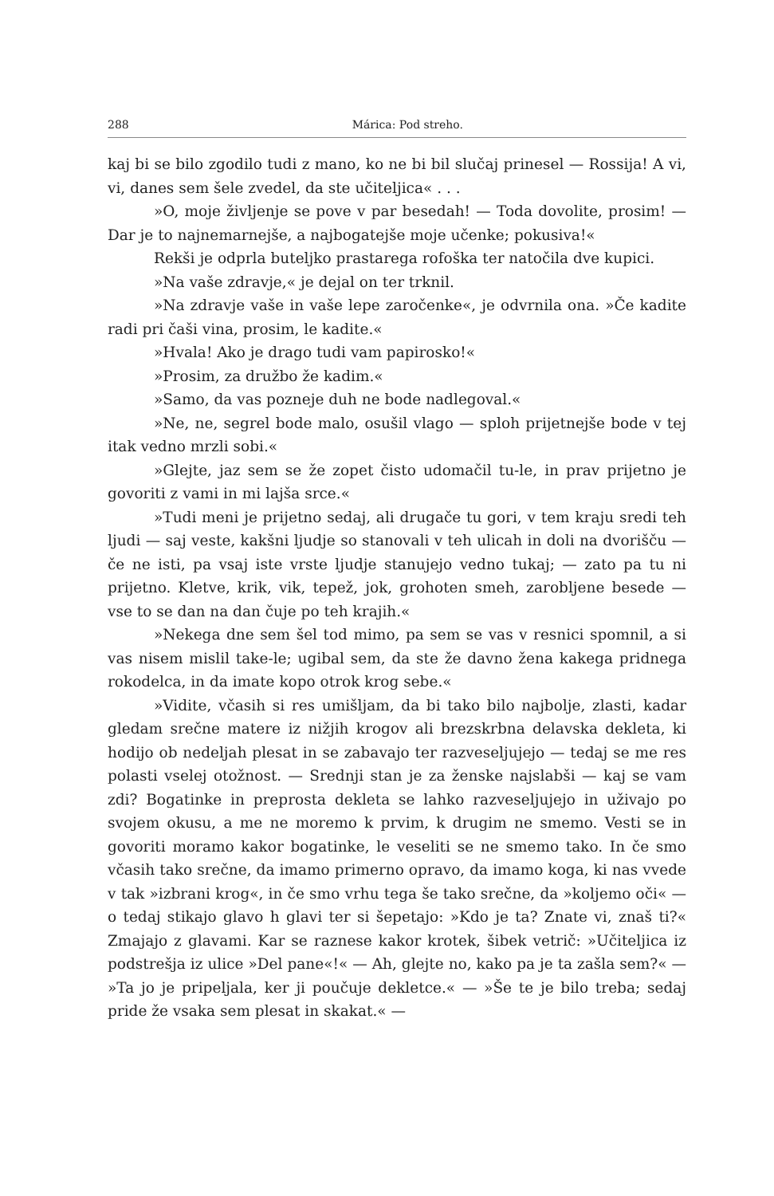288 Márica: Pod streho.
kaj bi se bilo zgodilo tudi z mano, ko ne bi bil slučaj prinesel — Rossija! A vi, vi, danes sem šele zvedel, da ste učiteljica« . . .
»O, moje življenje se pove v par besedah! — Toda dovolite, prosim! — Dar je to najnemarnejše, a najbogatejše moje učenke; pokusiva!«
Rekši je odprla buteljko prastarega rofoška ter natočila dve kupici.
»Na vaše zdravje,« je dejal on ter trknil.
»Na zdravje vaše in vaše lepe zaročenke«, je odvrnila ona. »Če kadite radi pri čaši vina, prosim, le kadite.«
»Hvala! Ako je drago tudi vam papirosko!«
»Prosim, za družbo že kadim.«
»Samo, da vas pozneje duh ne bode nadlegoval.«
»Ne, ne, segrel bode malo, osušil vlago — sploh prijetnejše bode v tej itak vedno mrzli sobi.«
»Glejte, jaz sem se že zopet čisto udomačil tu-le, in prav prijetno je govoriti z vami in mi lajša srce.«
»Tudi meni je prijetno sedaj, ali drugače tu gori, v tem kraju sredi teh ljudi — saj veste, kakšni ljudje so stanovali v teh ulicah in doli na dvorišču — če ne isti, pa vsaj iste vrste ljudje stanujejo vedno tukaj; — zato pa tu ni prijetno. Kletve, krik, vik, tepež, jok, grohoten smeh, zarobljene besede — vse to se dan na dan čuje po teh krajih.«
»Nekega dne sem šel tod mimo, pa sem se vas v resnici spomnil, a si vas nisem mislil take-le; ugibal sem, da ste že davno žena kakega pridnega rokodelca, in da imate kopo otrok krog sebe.«
»Vidite, včasih si res umišljam, da bi tako bilo najbolje, zlasti, kadar gledam srečne matere iz nižjih krogov ali brezskrbna delavska dekleta, ki hodijo ob nedeljah plesat in se zabavajo ter razveseljujejo — tedaj se me res polasti vselej otožnost. — Srednji stan je za ženske najslabši — kaj se vam zdi? Bogatinke in preprosta dekleta se lahko razveseljujejo in uživajo po svojem okusu, a me ne moremo k prvim, k drugim ne smemo. Vesti se in govoriti moramo kakor bogatinke, le veseliti se ne smemo tako. In če smo včasih tako srečne, da imamo primerno opravo, da imamo koga, ki nas vvede v tak »izbrani krog«, in če smo vrhu tega še tako srečne, da »koljemo oči« — o tedaj stikajo glavo h glavi ter si šepetajo: »Kdo je ta? Znate vi, znaš ti?« Zmajajo z glavami. Kar se raznese kakor krotek, šibek vetrič: »Učiteljica iz podstrešja iz ulice »Del pane«!« — Ah, glejte no, kako pa je ta zašla sem?« — »Ta jo je pripeljala, ker ji poučuje dekletce.« — »Še te je bilo treba; sedaj pride že vsaka sem plesat in skakat.« —